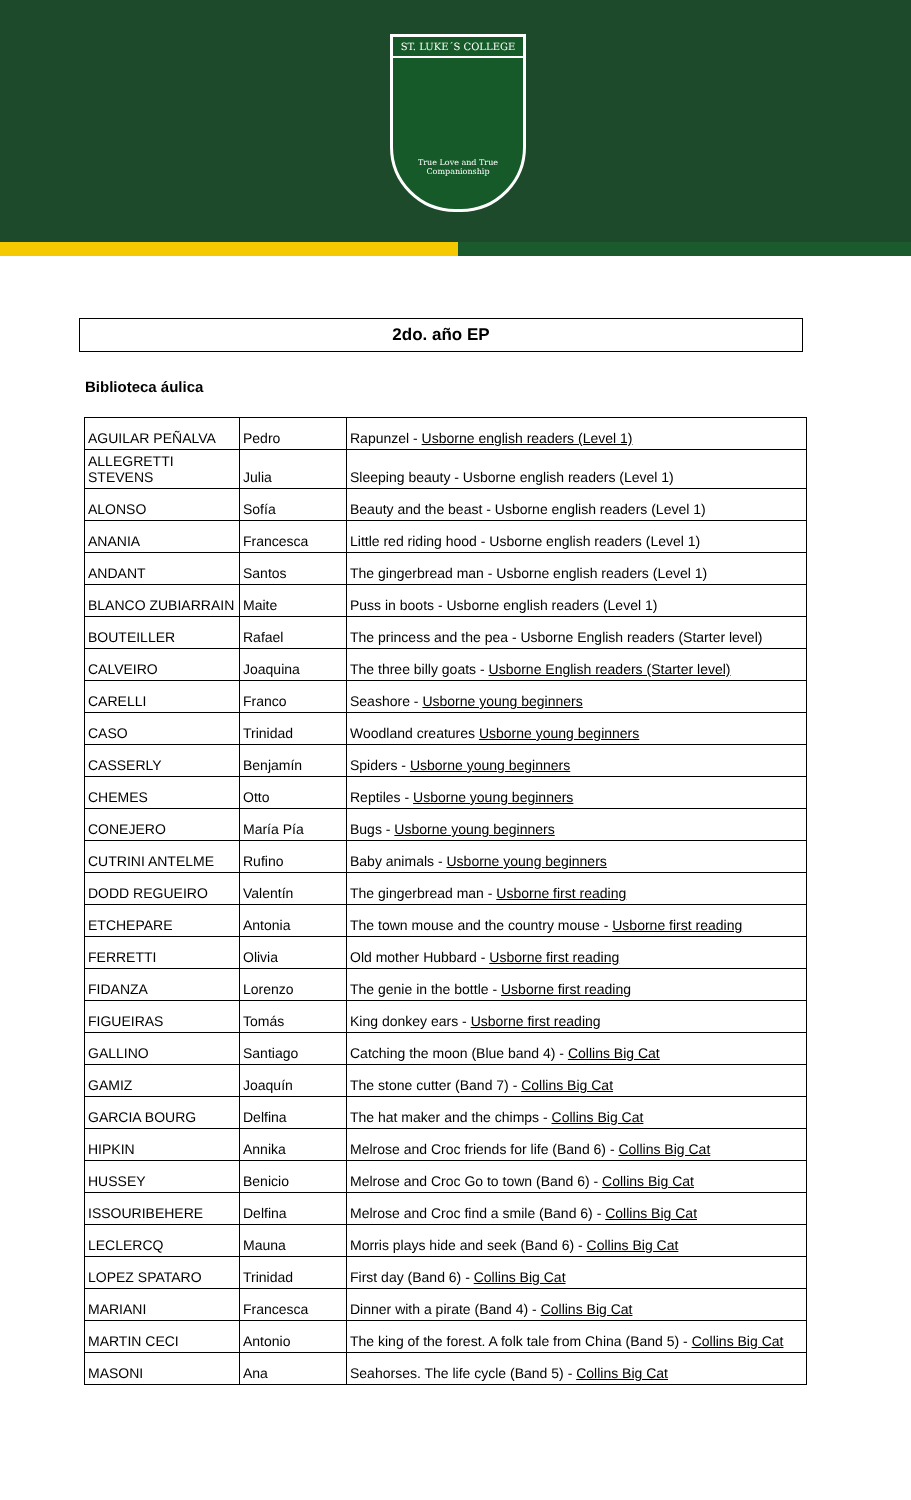ST. LUKE´S COLLEGE
True Love and True Companionship
2do. año EP
Biblioteca áulica
| AGUILAR PEÑALVA | Pedro | Rapunzel - Usborne english readers (Level 1) |
| ALLEGRETTI STEVENS | Julia | Sleeping beauty - Usborne english readers (Level 1) |
| ALONSO | Sofía | Beauty and the beast - Usborne english readers (Level 1) |
| ANANIA | Francesca | Little red riding hood - Usborne english readers (Level 1) |
| ANDANT | Santos | The gingerbread man - Usborne english readers (Level 1) |
| BLANCO ZUBIARRAIN | Maite | Puss in boots - Usborne english readers (Level 1) |
| BOUTEILLER | Rafael | The princess and the pea - Usborne English readers (Starter level) |
| CALVEIRO | Joaquina | The three billy goats - Usborne English readers (Starter level) |
| CARELLI | Franco | Seashore - Usborne young beginners |
| CASO | Trinidad | Woodland creatures Usborne young beginners |
| CASSERLY | Benjamín | Spiders - Usborne young beginners |
| CHEMES | Otto | Reptiles - Usborne young beginners |
| CONEJERO | María Pía | Bugs - Usborne young beginners |
| CUTRINI ANTELME | Rufino | Baby animals - Usborne young beginners |
| DODD REGUEIRO | Valentín | The gingerbread man - Usborne first reading |
| ETCHEPARE | Antonia | The town mouse and the country mouse - Usborne first reading |
| FERRETTI | Olivia | Old mother Hubbard - Usborne first reading |
| FIDANZA | Lorenzo | The genie in the bottle - Usborne first reading |
| FIGUEIRAS | Tomás | King donkey ears - Usborne first reading |
| GALLINO | Santiago | Catching the moon (Blue band 4) - Collins Big Cat |
| GAMIZ | Joaquín | The stone cutter (Band 7) - Collins Big Cat |
| GARCIA BOURG | Delfina | The hat maker and the chimps - Collins Big Cat |
| HIPKIN | Annika | Melrose and Croc friends for life (Band 6) - Collins Big Cat |
| HUSSEY | Benicio | Melrose and Croc Go to town (Band 6) - Collins Big Cat |
| ISSOURIBEHERE | Delfina | Melrose and Croc find a smile (Band 6) - Collins Big Cat |
| LECLERCQ | Mauna | Morris plays hide and seek (Band 6) - Collins Big Cat |
| LOPEZ SPATARO | Trinidad | First day (Band 6) - Collins Big Cat |
| MARIANI | Francesca | Dinner with a pirate (Band 4) - Collins Big Cat |
| MARTIN CECI | Antonio | The king of the forest. A folk tale from China (Band 5) - Collins Big Cat |
| MASONI | Ana | Seahorses. The life cycle (Band 5) - Collins Big Cat |